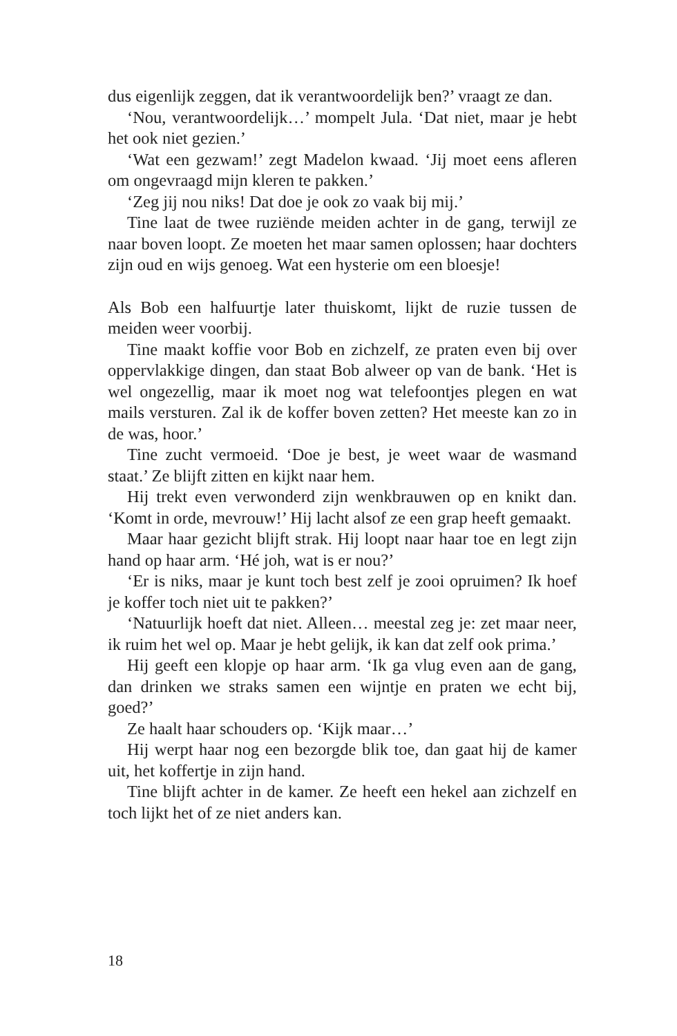dus eigenlijk zeggen, dat ik verantwoordelijk ben?’ vraagt ze dan.
‘Nou, verantwoordelijk…’ mompelt Jula. ‘Dat niet, maar je hebt het ook niet gezien.’
‘Wat een gezwam!’ zegt Madelon kwaad. ‘Jij moet eens afleren om ongevraagd mijn kleren te pakken.’
‘Zeg jij nou niks! Dat doe je ook zo vaak bij mij.’
Tine laat de twee ruziënde meiden achter in de gang, terwijl ze naar boven loopt. Ze moeten het maar samen oplossen; haar dochters zijn oud en wijs genoeg. Wat een hysterie om een bloesje!
Als Bob een halfuurtje later thuiskomt, lijkt de ruzie tussen de meiden weer voorbij.
Tine maakt koffie voor Bob en zichzelf, ze praten even bij over oppervlakkige dingen, dan staat Bob alweer op van de bank. ‘Het is wel ongezellig, maar ik moet nog wat telefoontjes plegen en wat mails versturen. Zal ik de koffer boven zetten? Het meeste kan zo in de was, hoor.’
Tine zucht vermoeid. ‘Doe je best, je weet waar de wasmand staat.’ Ze blijft zitten en kijkt naar hem.
Hij trekt even verwonderd zijn wenkbrauwen op en knikt dan. ‘Komt in orde, mevrouw!’ Hij lacht alsof ze een grap heeft gemaakt.
Maar haar gezicht blijft strak. Hij loopt naar haar toe en legt zijn hand op haar arm. ‘Hé joh, wat is er nou?’
‘Er is niks, maar je kunt toch best zelf je zooi opruimen? Ik hoef je koffer toch niet uit te pakken?’
‘Natuurlijk hoeft dat niet. Alleen… meestal zeg je: zet maar neer, ik ruim het wel op. Maar je hebt gelijk, ik kan dat zelf ook prima.’
Hij geeft een klopje op haar arm. ‘Ik ga vlug even aan de gang, dan drinken we straks samen een wijntje en praten we echt bij, goed?’
Ze haalt haar schouders op. ‘Kijk maar…’
Hij werpt haar nog een bezorgde blik toe, dan gaat hij de kamer uit, het koffertje in zijn hand.
Tine blijft achter in de kamer. Ze heeft een hekel aan zichzelf en toch lijkt het of ze niet anders kan.
18